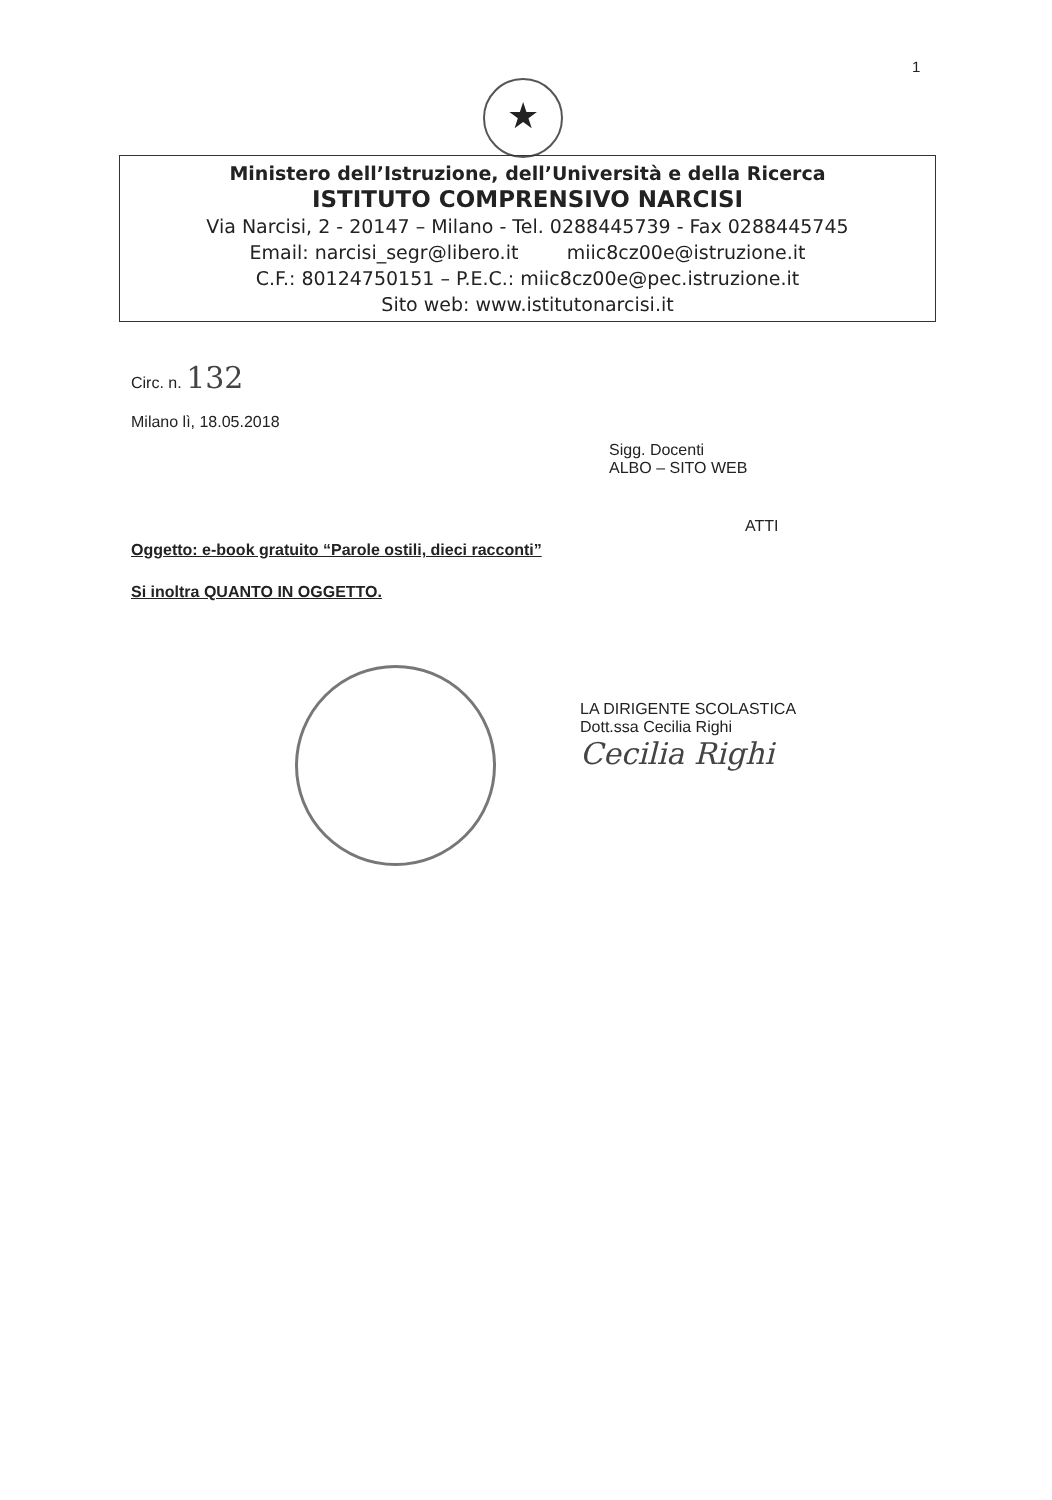1
★
Ministero dell’Istruzione, dell’Università e della Ricerca
ISTITUTO COMPRENSIVO NARCISI
Via Narcisi, 2 - 20147 – Milano - Tel. 0288445739 - Fax 0288445745
Email: narcisi_segr@libero.it miic8cz00e@istruzione.it
C.F.: 80124750151 – P.E.C.: miic8cz00e@pec.istruzione.it
Sito web: www.istitutonarcisi.it
Circ. n. 132
Milano lì, 18.05.2018
Sigg. Docenti
ALBO – SITO WEB
ATTI
Oggetto: e-book gratuito “Parole ostili, dieci racconti”
Si inoltra QUANTO IN OGGETTO.
LA DIRIGENTE SCOLASTICA
Dott.ssa Cecilia Righi
Cecilia Righi